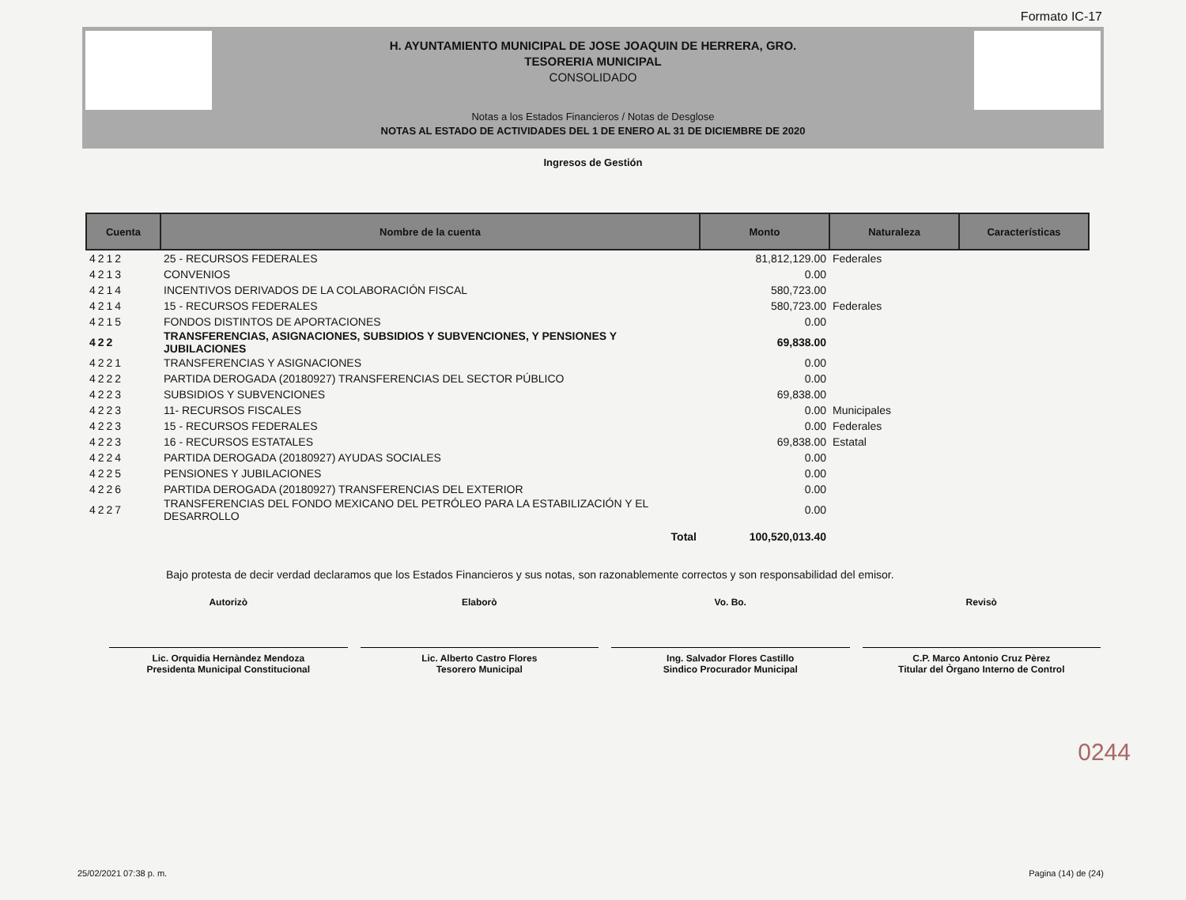Formato IC-17
H. AYUNTAMIENTO MUNICIPAL DE JOSE JOAQUIN DE HERRERA, GRO.
TESORERIA MUNICIPAL
CONSOLIDADO
Notas a los Estados Financieros / Notas de Desglose
NOTAS AL ESTADO DE ACTIVIDADES DEL 1 DE ENERO AL 31 DE DICIEMBRE DE 2020
Ingresos de Gestión
| Cuenta | Nombre de la cuenta | Monto | Naturaleza | Características |
| --- | --- | --- | --- | --- |
| 4212 | 25 - RECURSOS FEDERALES | 81,812,129.00 | Federales | |
| 4213 | CONVENIOS | 0.00 | | |
| 4214 | INCENTIVOS DERIVADOS DE LA COLABORACIÓN FISCAL | 580,723.00 | | |
| 4214 | 15 - RECURSOS FEDERALES | 580,723.00 | Federales | |
| 4215 | FONDOS DISTINTOS DE APORTACIONES | 0.00 | | |
| 422 | TRANSFERENCIAS, ASIGNACIONES, SUBSIDIOS Y SUBVENCIONES, Y PENSIONES Y JUBILACIONES | 69,838.00 | | |
| 4221 | TRANSFERENCIAS Y ASIGNACIONES | 0.00 | | |
| 4222 | PARTIDA DEROGADA (20180927) TRANSFERENCIAS DEL SECTOR PÚBLICO | 0.00 | | |
| 4223 | SUBSIDIOS Y SUBVENCIONES | 69,838.00 | | |
| 4223 | 11- RECURSOS FISCALES | 0.00 | Municipales | |
| 4223 | 15 - RECURSOS FEDERALES | 0.00 | Federales | |
| 4223 | 16 - RECURSOS ESTATALES | 69,838.00 | Estatal | |
| 4224 | PARTIDA DEROGADA (20180927) AYUDAS SOCIALES | 0.00 | | |
| 4225 | PENSIONES Y JUBILACIONES | 0.00 | | |
| 4226 | PARTIDA DEROGADA (20180927) TRANSFERENCIAS DEL EXTERIOR | 0.00 | | |
| 4227 | TRANSFERENCIAS DEL FONDO MEXICANO DEL PETRÓLEO PARA LA ESTABILIZACIÓN Y EL DESARROLLO | 0.00 | | |
| | Total | 100,520,013.40 | | |
Bajo protesta de decir verdad declaramos que los Estados Financieros y sus notas, son razonablemente correctos y son responsabilidad del emisor.
Autorizò
Lic. Orquidia Hernàndez Mendoza
Presidenta Municipal Constitucional
Elaborò
Lic. Alberto Castro Flores
Tesorero Municipal
Vo. Bo.
Ing. Salvador Flores Castillo
Sindico Procurador Municipal
Revisò
C.P. Marco Antonio Cruz Pèrez
Titular del Òrgano Interno de Control
0244
25/02/2021 07:38 p. m. Pagina (14) de (24)